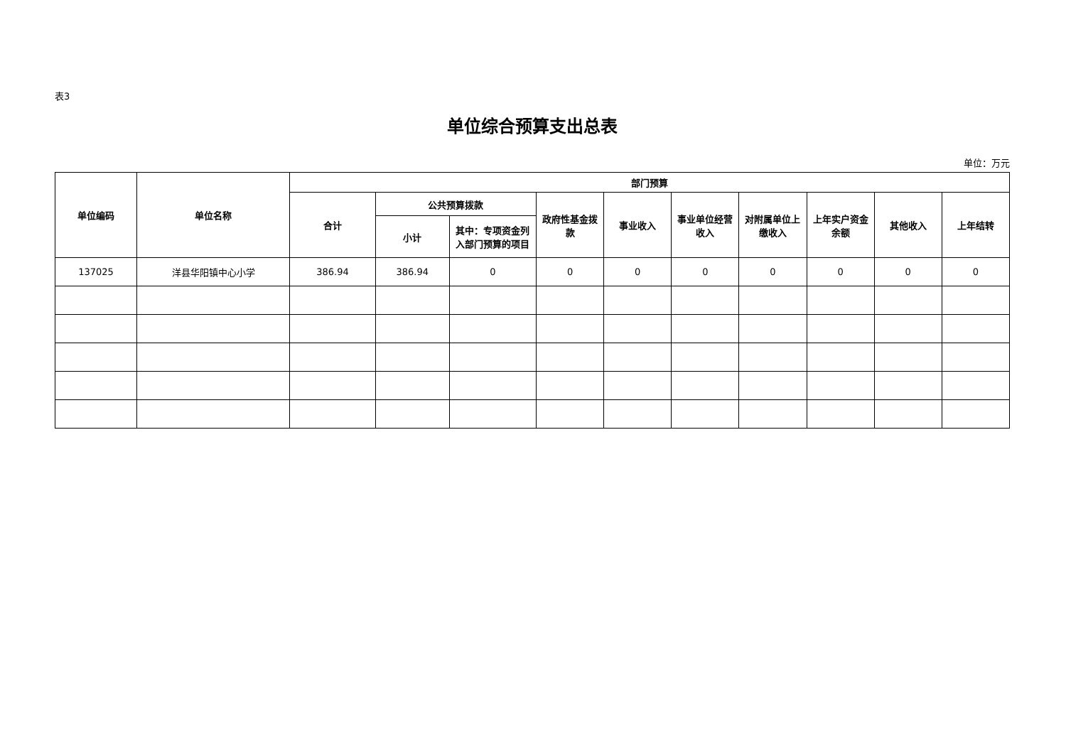表3
单位综合预算支出总表
单位：万元
| 单位编码 | 单位名称 | 部门预算 | | | | | | | | | |
| --- | --- | --- | --- | --- | --- | --- | --- | --- | --- | --- | --- |
| | | 合计 | 公共预算拨款 | | 政府性基金拨款 | 事业收入 | 事业单位经营收入 | 对附属单位上缴收入 | 上年实户资金余额 | 其他收入 | 上年结转 |
| | | | 小计 | 其中：专项资金列入部门预算的项目 | | | | | | | |
| 137025 | 洋县华阳镇中心小学 | 386.94 | 386.94 | 0 | 0 | 0 | 0 | 0 | 0 | 0 | 0 |